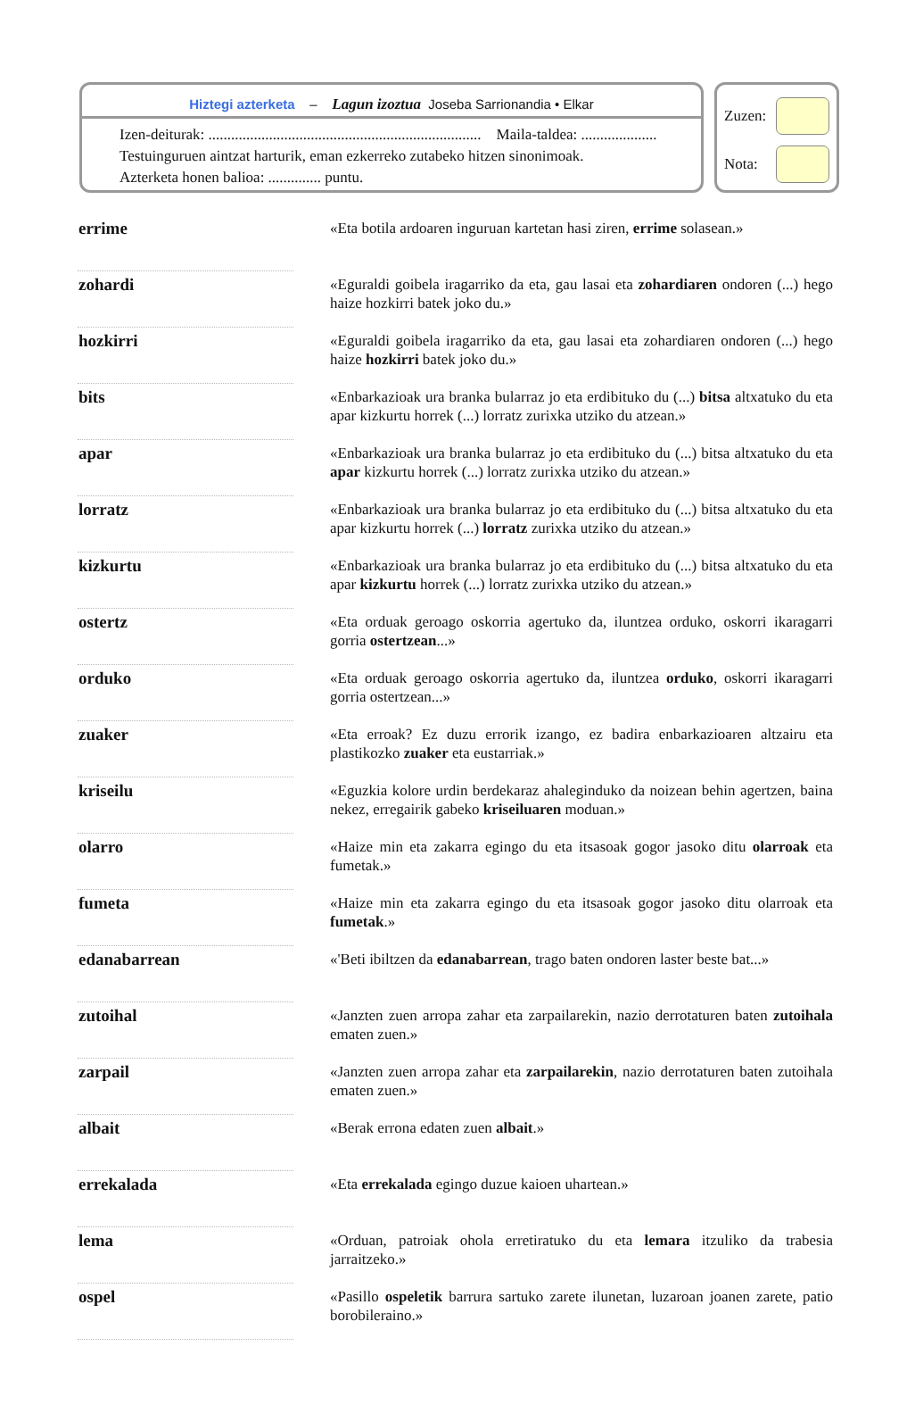Hiztegi azterketa – Lagun izoztua Joseba Sarrionandia • Elkar
Izen-deiturak: ........................................................................ Maila-taldea: ....................
Testuinguruen aintzat harturik, eman ezkerreko zutabeko hitzen sinonimoak.
Azterketa honen balioa: .............. puntu.
Zuzen:
Nota:
| errime | | «Eta botila ardoaren inguruan kartetan hasi ziren, errime solasean.» |
| zohardi | | «Eguraldi goibela iragarriko da eta, gau lasai eta zohardiaren ondoren (...) hego haize hozkirri batek joko du.» |
| hozkirri | | «Eguraldi goibela iragarriko da eta, gau lasai eta zohardiaren ondoren (...) hego haize hozkirri batek joko du.» |
| bits | | «Enbarkazioak ura branka bularraz jo eta erdibituko du (...) bitsa altxatuko du eta apar kizkurtu horrek (...) lorratz zurixka utziko du atzean.» |
| apar | | «Enbarkazioak ura branka bularraz jo eta erdibituko du (...) bitsa altxatuko du eta apar kizkurtu horrek (...) lorratz zurixka utziko du atzean.» |
| lorratz | | «Enbarkazioak ura branka bularraz jo eta erdibituko du (...) bitsa altxatuko du eta apar kizkurtu horrek (...) lorratz zurixka utziko du atzean.» |
| kizkurtu | | «Enbarkazioak ura branka bularraz jo eta erdibituko du (...) bitsa altxatuko du eta apar kizkurtu horrek (...) lorratz zurixka utziko du atzean.» |
| ostertz | | «Eta orduak geroago oskorria agertuko da, iluntzea orduko, oskorri ikaragarri gorria ostertzean ...» |
| orduko | | «Eta orduak geroago oskorria agertuko da, iluntzea orduko , oskorri ikaragarri gorria ostertzean...» |
| zuaker | | «Eta erroak? Ez duzu errorik izango, ez badira enbarkazioaren altzairu eta plastikozko zuaker eta eustarriak.» |
| kriseilu | | «Eguzkia kolore urdin berdekaraz ahaleginduko da noizean behin agertzen, baina nekez, erregairik gabeko kriseiluaren moduan.» |
| olarro | | «Haize min eta zakarra egingo du eta itsasoak gogor jasoko ditu olarroak eta fumetak.» |
| fumeta | | «Haize min eta zakarra egingo du eta itsasoak gogor jasoko ditu olarroak eta fumetak .» |
| edanabarrean | | «'Beti ibiltzen da edanabarrean , trago baten ondoren laster beste bat...» |
| zutoihal | | «Janzten zuen arropa zahar eta zarpailarekin, nazio derrotaturen baten zutoihala ematen zuen.» |
| zarpail | | «Janzten zuen arropa zahar eta zarpailarekin , nazio derrotaturen baten zutoihala ematen zuen.» |
| albait | | «Berak errona edaten zuen albait .» |
| errekalada | | «Eta errekalada egingo duzue kaioen uhartean.» |
| lema | | «Orduan, patroiak ohola erretiratuko du eta lemara itzuliko da trabesia jarraitzeko.» |
| ospel | | «Pasillo ospeletik barrura sartuko zarete ilunetan, luzaroan joanen zarete, patio borobileraino.» |